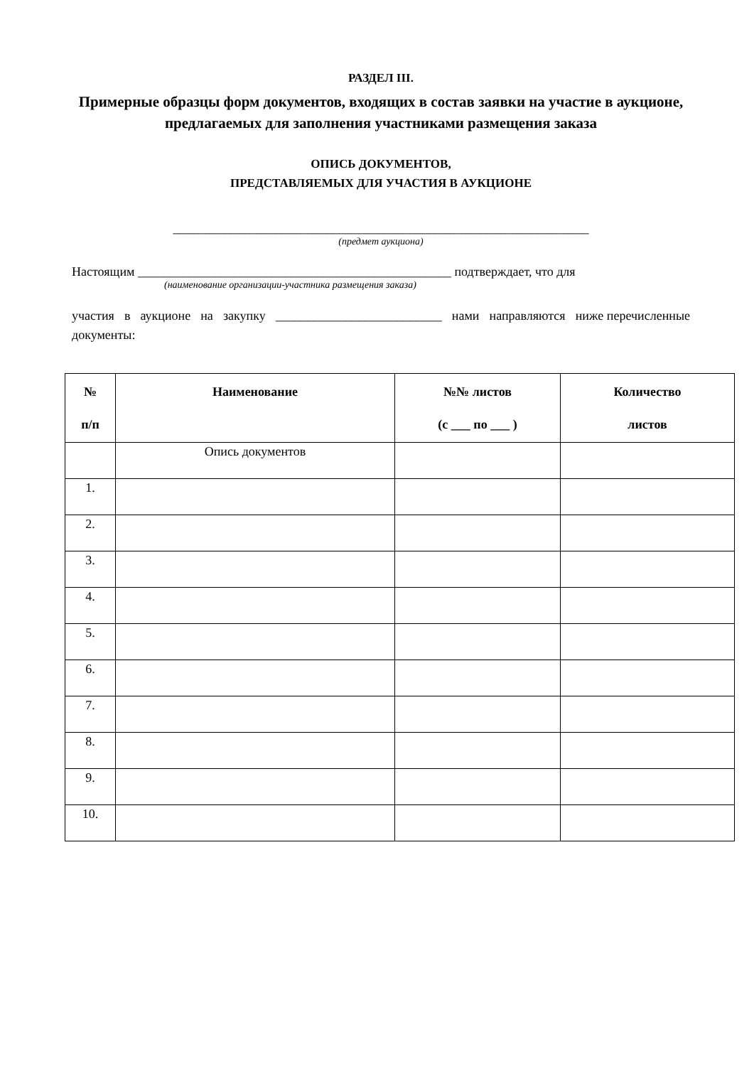РАЗДЕЛ III.
Примерные образцы форм документов, входящих в состав заявки на участие в аукционе, предлагаемых для заполнения участниками размещения заказа
ОПИСЬ ДОКУМЕНТОВ,
ПРЕДСТАВЛЯЕМЫХ ДЛЯ УЧАСТИЯ В АУКЦИОНЕ
_________________________________________________________________
(предмет аукциона)
Настоящим _________________________________________________ подтверждает, что для
(наименование организации-участника размещения заказа)
участия в аукционе на закупку __________________________ нами направляются ниже перечисленные документы:
| № п/п | Наименование | №№ листов (с ___ по ___ ) | Количество листов |
| --- | --- | --- | --- |
| | Опись документов | | |
| 1. | | | |
| 2. | | | |
| 3. | | | |
| 4. | | | |
| 5. | | | |
| 6. | | | |
| 7. | | | |
| 8. | | | |
| 9. | | | |
| 10. | | | |